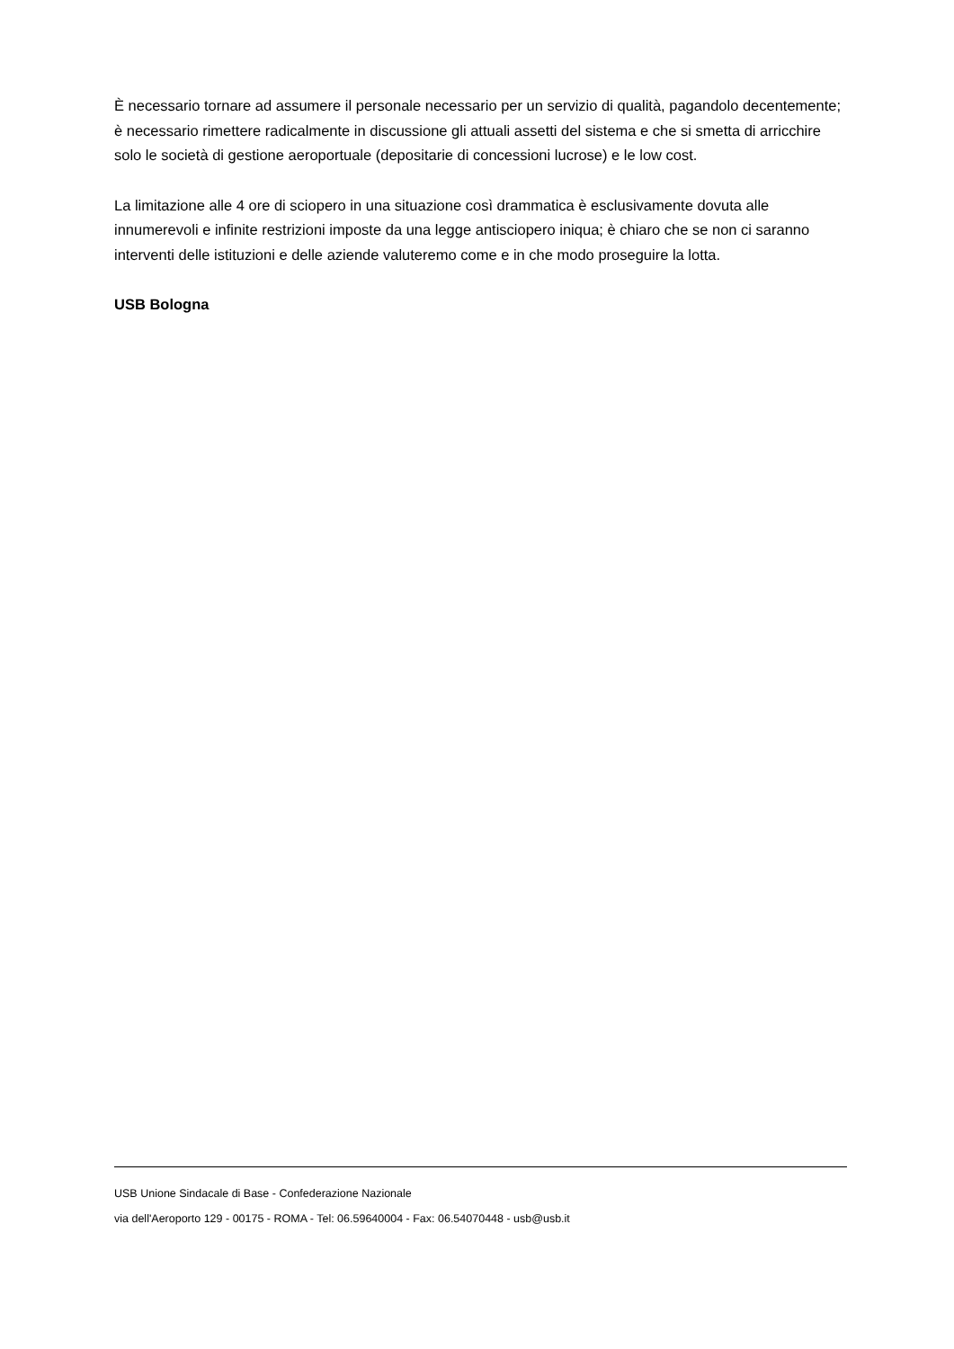È necessario tornare ad assumere il personale necessario per un servizio di qualità, pagandolo decentemente; è necessario rimettere radicalmente in discussione gli attuali assetti del sistema e che si smetta di arricchire solo le società di gestione aeroportuale (depositarie di concessioni lucrose) e le low cost.
La limitazione alle 4 ore di sciopero in una situazione così drammatica è esclusivamente dovuta alle innumerevoli e infinite restrizioni imposte da una legge antisciopero iniqua; è chiaro che se non ci saranno interventi delle istituzioni e delle aziende valuteremo come e in che modo proseguire la lotta.
USB Bologna
USB Unione Sindacale di Base - Confederazione Nazionale
via dell'Aeroporto 129 - 00175 - ROMA - Tel: 06.59640004 - Fax: 06.54070448 - usb@usb.it